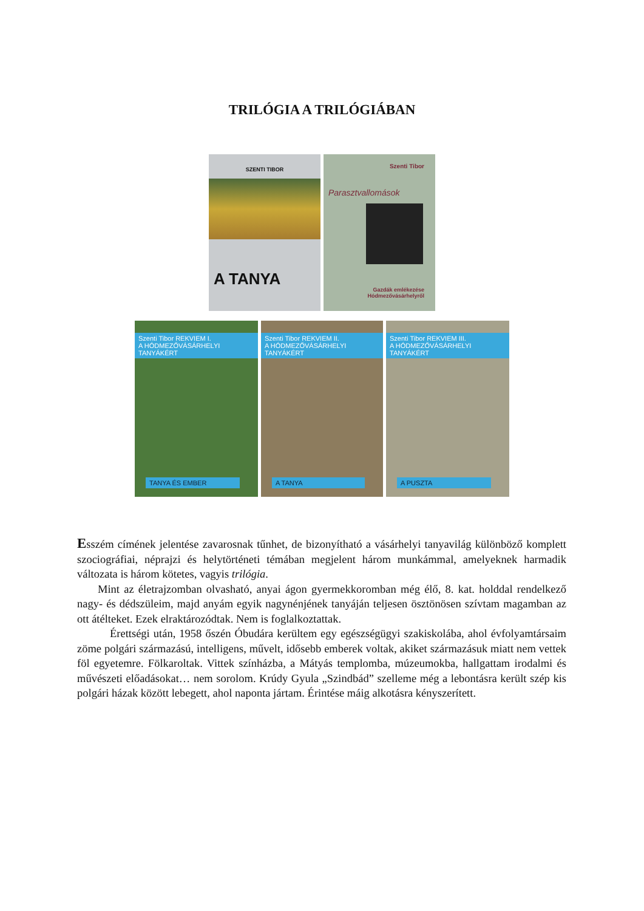TRILÓGIA A TRILÓGIÁBAN
SZENTI TIBOR
A TANYA
Szenti Tibor
Parasztvallomások
Gazdák emlékezése
Hódmezővásárhelyről
Szenti Tibor REKVIEM I.
A HÓDMEZŐVÁSÁRHELYI TANYÁKÉRT
TANYA ÉS EMBER
Szenti Tibor REKVIEM II.
A HÓDMEZŐVÁSÁRHELYI TANYÁKÉRT
A TANYA
Szenti Tibor REKVIEM III.
A HÓDMEZŐVÁSÁRHELYI TANYÁKÉRT
A PUSZTA
Esszém címének jelentése zavarosnak tűnhet, de bizonyítható a vásárhelyi tanyavilág különböző komplett szociográfiai, néprajzi és helytörténeti témában megjelent három munkámmal, amelyeknek harmadik változata is három kötetes, vagyis trilógia.
Mint az életrajzomban olvasható, anyai ágon gyermekkoromban még élő, 8. kat. holddal rendelkező nagy- és dédszüleim, majd anyám egyik nagynénjének tanyáján teljesen ösztönösen szívtam magamban az ott átélteket. Ezek elraktározódtak. Nem is foglalkoztattak.
Érettségi után, 1958 őszén Óbudára kerültem egy egészségügyi szakiskolába, ahol évfolyamtársaim zöme polgári származású, intelligens, művelt, idősebb emberek voltak, akiket származásuk miatt nem vettek föl egyetemre. Fölkaroltak. Vittek színházba, a Mátyás templomba, múzeumokba, hallgattam irodalmi és művészeti előadásokat… nem sorolom. Krúdy Gyula „Szindbád” szelleme még a lebontásra került szép kis polgári házak között lebegett, ahol naponta jártam. Érintése máig alkotásra kényszerített.